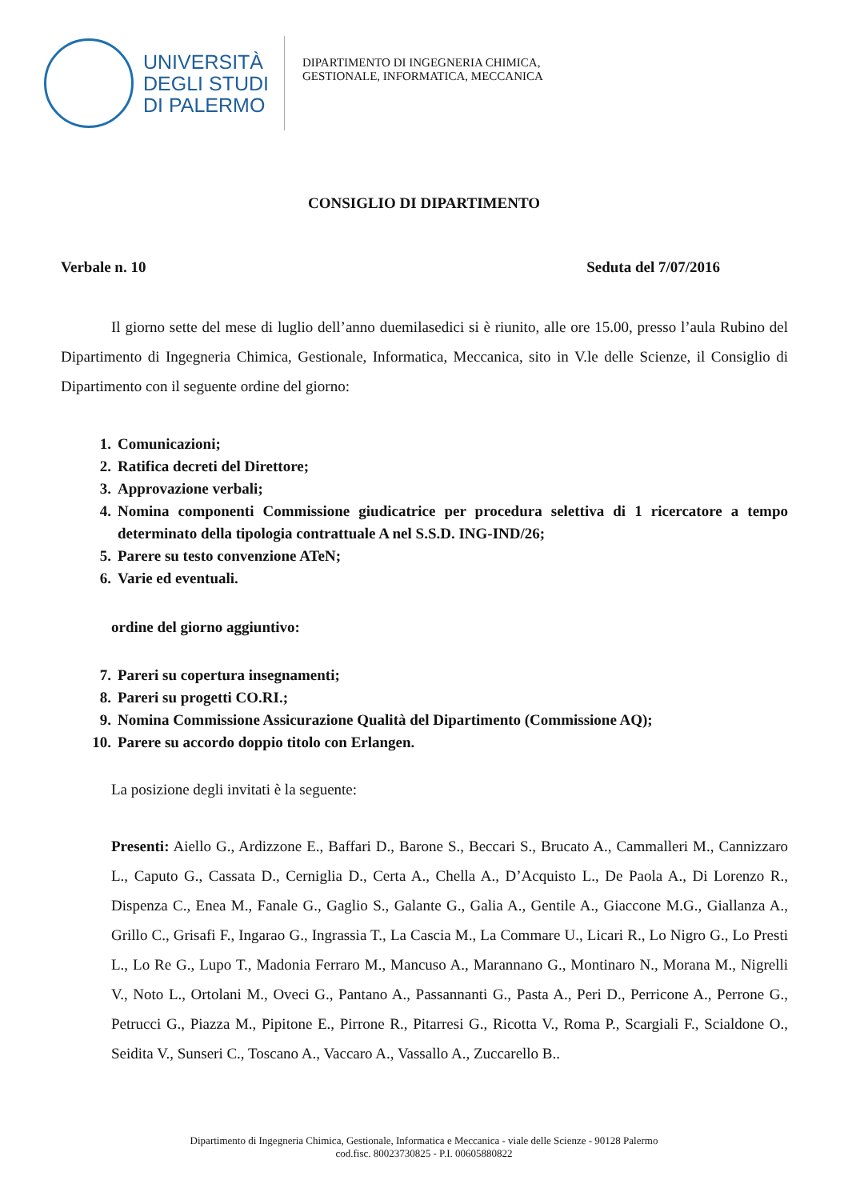UNIVERSITÀ
DEGLI STUDI
DI PALERMO
DIPARTIMENTO DI INGEGNERIA CHIMICA,
GESTIONALE, INFORMATICA, MECCANICA
CONSIGLIO DI DIPARTIMENTO
Verbale n. 10 Seduta del 7/07/2016
Il giorno sette del mese di luglio dell’anno duemilasedici si è riunito, alle ore 15.00, presso l’aula Rubino del Dipartimento di Ingegneria Chimica, Gestionale, Informatica, Meccanica, sito in V.le delle Scienze, il Consiglio di Dipartimento con il seguente ordine del giorno:
1. Comunicazioni;
2. Ratifica decreti del Direttore;
3. Approvazione verbali;
4. Nomina componenti Commissione giudicatrice per procedura selettiva di 1 ricercatore a tempo determinato della tipologia contrattuale A nel S.S.D. ING-IND/26;
5. Parere su testo convenzione ATeN;
6. Varie ed eventuali.
ordine del giorno aggiuntivo:
7. Pareri su copertura insegnamenti;
8. Pareri su progetti CO.RI.;
9. Nomina Commissione Assicurazione Qualità del Dipartimento (Commissione AQ);
10. Parere su accordo doppio titolo con Erlangen.
La posizione degli invitati è la seguente:
Presenti: Aiello G., Ardizzone E., Baffari D., Barone S., Beccari S., Brucato A., Cammalleri M., Cannizzaro L., Caputo G., Cassata D., Cerniglia D., Certa A., Chella A., D’Acquisto L., De Paola A., Di Lorenzo R., Dispenza C., Enea M., Fanale G., Gaglio S., Galante G., Galia A., Gentile A., Giaccone M.G., Giallanza A., Grillo C., Grisafi F., Ingarao G., Ingrassia T., La Cascia M., La Commare U., Licari R., Lo Nigro G., Lo Presti L., Lo Re G., Lupo T., Madonia Ferraro M., Mancuso A., Marannano G., Montinaro N., Morana M., Nigrelli V., Noto L., Ortolani M., Oveci G., Pantano A., Passannanti G., Pasta A., Peri D., Perricone A., Perrone G., Petrucci G., Piazza M., Pipitone E., Pirrone R., Pitarresi G., Ricotta V., Roma P., Scargiali F., Scialdone O., Seidita V., Sunseri C., Toscano A., Vaccaro A., Vassallo A., Zuccarello B..
Dipartimento di Ingegneria Chimica, Gestionale, Informatica e Meccanica - viale delle Scienze - 90128 Palermo
cod.fisc. 80023730825 - P.I. 00605880822